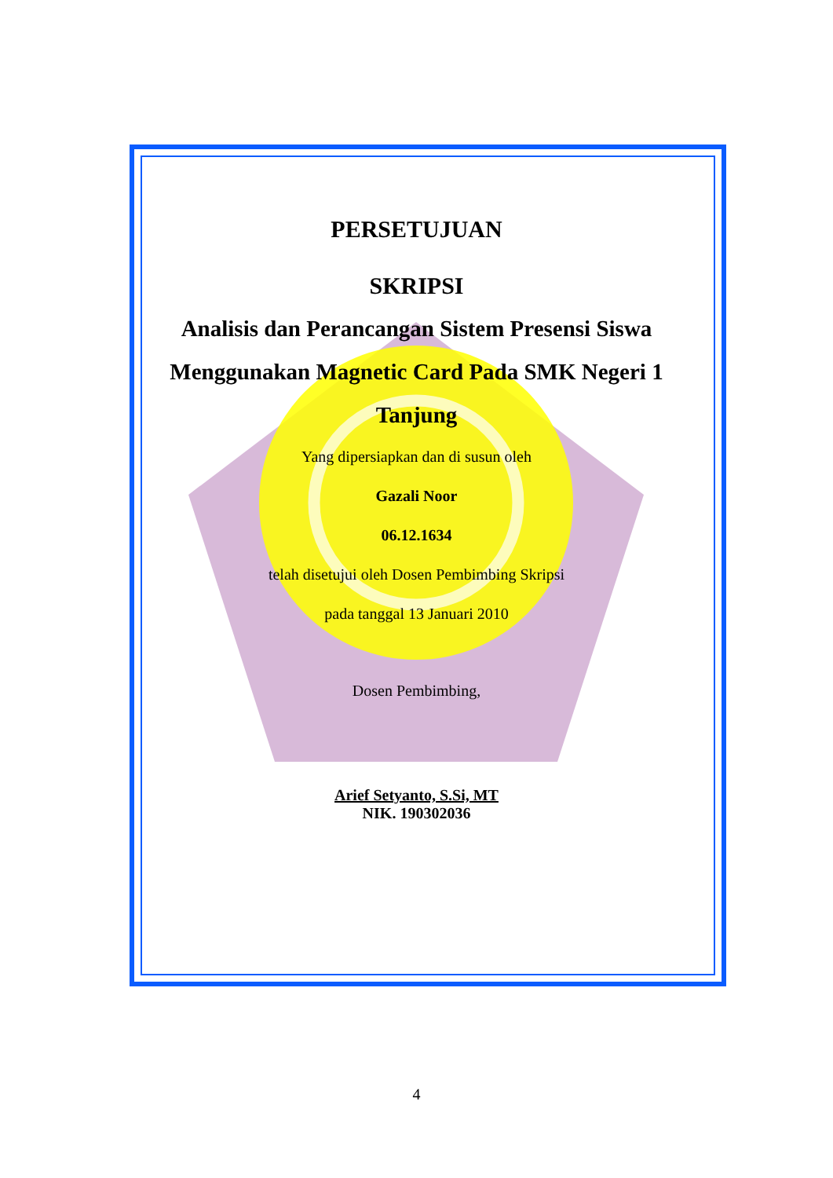PERSETUJUAN
SKRIPSI
Analisis dan Perancangan Sistem Presensi Siswa Menggunakan Magnetic Card Pada SMK Negeri 1 Tanjung
Yang dipersiapkan dan di susun oleh
Gazali Noor
06.12.1634
telah disetujui oleh Dosen Pembimbing Skripsi
pada tanggal 13 Januari 2010
Dosen Pembimbing,
Arief Setyanto, S.Si, MT
NIK. 190302036
4